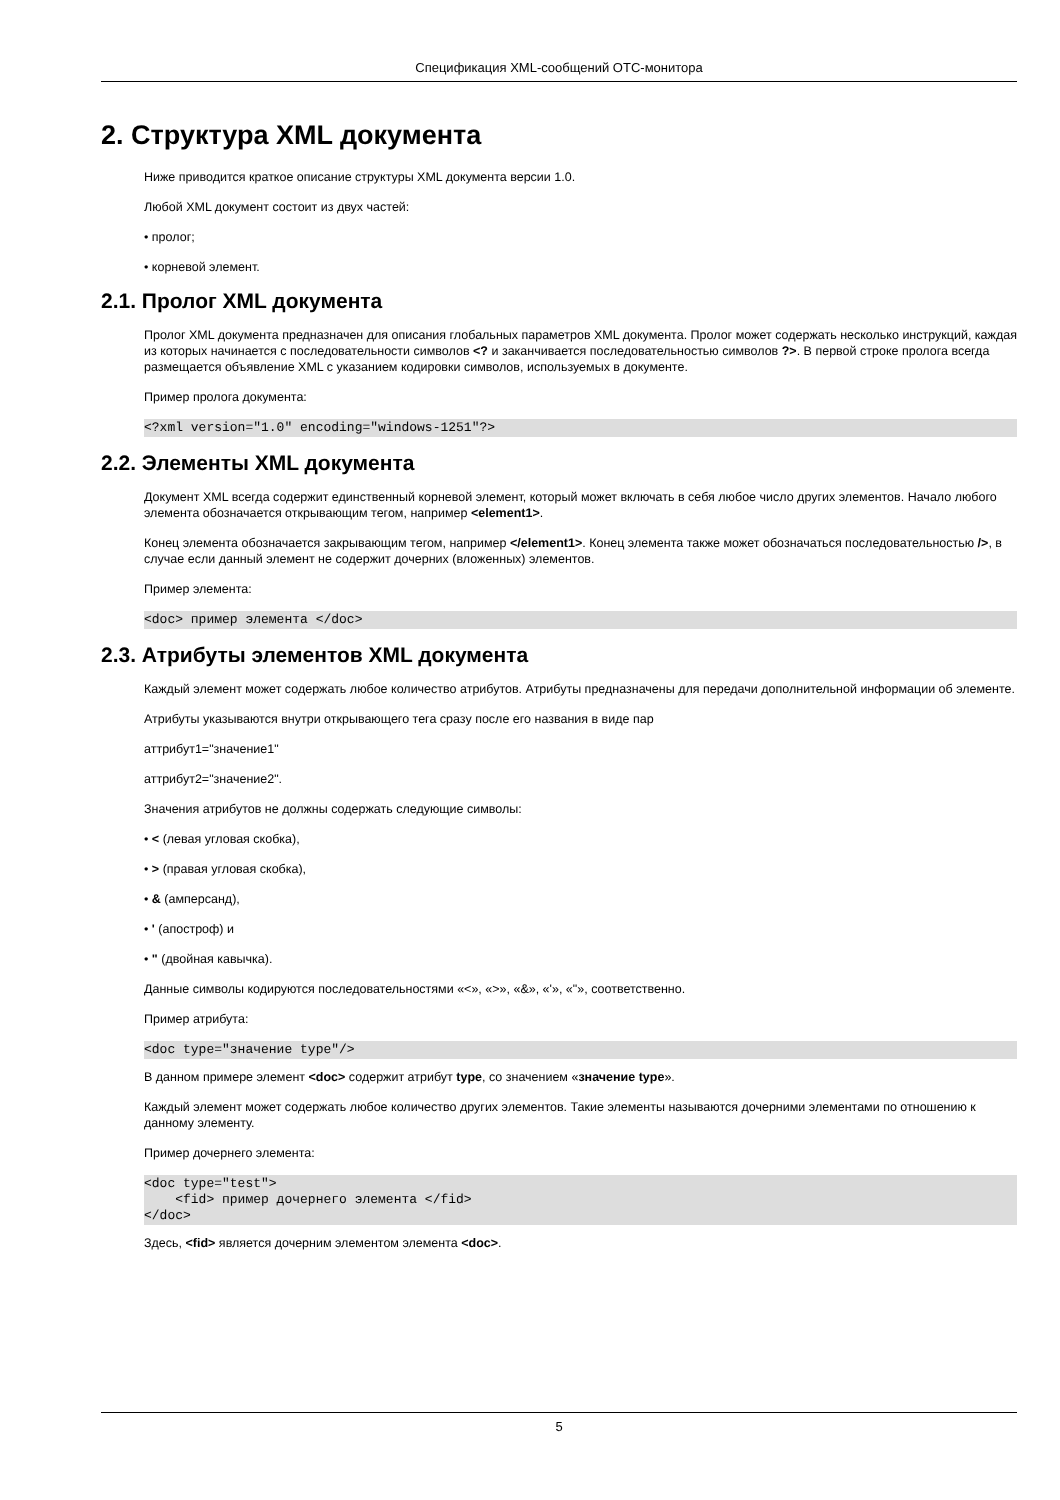Спецификация XML-сообщений OTC-монитора
2. Структура XML документа
Ниже приводится краткое описание структуры XML документа версии 1.0.
Любой XML документ состоит из двух частей:
• пролог;
• корневой элемент.
2.1. Пролог XML документа
Пролог XML документа предназначен для описания глобальных параметров XML документа. Пролог может содержать несколько инструкций, каждая из которых начинается с последовательности символов <? и заканчивается последовательностью символов ?>. В первой строке пролога всегда размещается объявление XML с указанием кодировки символов, используемых в документе.
Пример пролога документа:
<?xml version="1.0" encoding="windows-1251"?>
2.2. Элементы XML документа
Документ XML всегда содержит единственный корневой элемент, который может включать в себя любое число других элементов. Начало любого элемента обозначается открывающим тегом, например <element1>.
Конец элемента обозначается закрывающим тегом, например </element1>. Конец элемента также может обозначаться последовательностью />, в случае если данный элемент не содержит дочерних (вложенных) элементов.
Пример элемента:
<doc> пример элемента </doc>
2.3. Атрибуты элементов XML документа
Каждый элемент может содержать любое количество атрибутов. Атрибуты предназначены для передачи дополнительной информации об элементе.
Атрибуты указываются внутри открывающего тега сразу после его названия в виде пар
аттрибут1="значение1"
аттрибут2="значение2".
Значения атрибутов не должны содержать следующие символы:
• < (левая угловая скобка),
• > (правая угловая скобка),
• & (амперсанд),
• ' (апостроф) и
• " (двойная кавычка).
Данные символы кодируются последовательностями «<», «>», «&», «'», «"», соответственно.
Пример атрибута:
<doc type="значение type"/>
В данном примере элемент <doc> содержит атрибут type, со значением «значение type».
Каждый элемент может содержать любое количество других элементов. Такие элементы называются дочерними элементами по отношению к данному элементу.
Пример дочернего элемента:
<doc type="test">
    <fid> пример дочернего элемента </fid>
</doc>
Здесь, <fid> является дочерним элементом элемента <doc>.
5